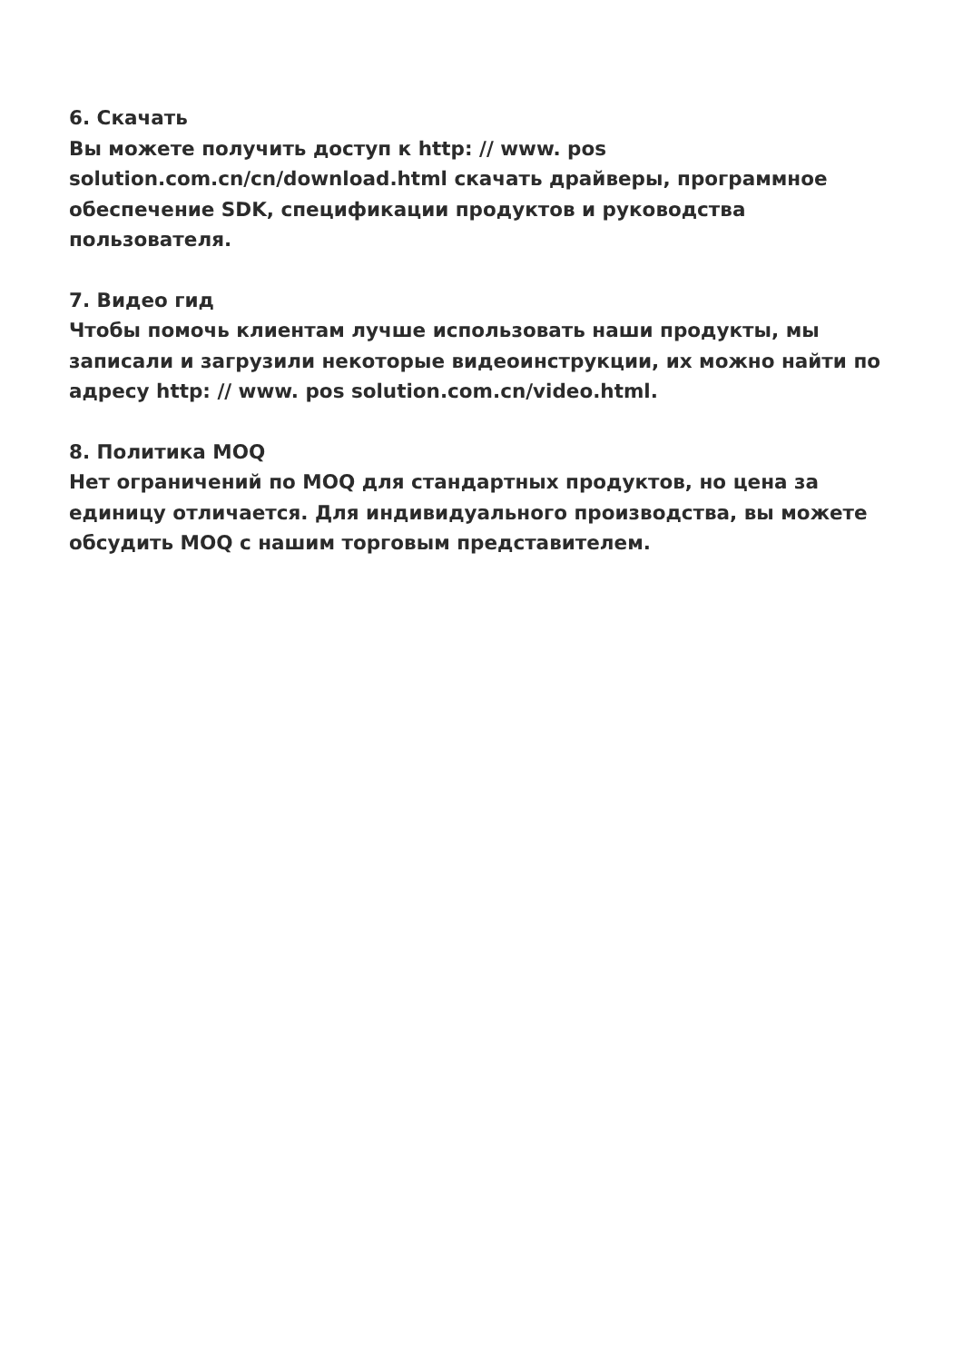6. Скачать
Вы можете получить доступ к http: // www. pos solution.com.cn/cn/download.html скачать драйверы, программное обеспечение SDK, спецификации продуктов и руководства пользователя.
7. Видео гид
Чтобы помочь клиентам лучше использовать наши продукты, мы записали и загрузили некоторые видеоинструкции, их можно найти по адресу http: // www. pos solution.com.cn/video.html.
8. Политика MOQ
Нет ограничений по MOQ для стандартных продуктов, но цена за единицу отличается. Для индивидуального производства, вы можете обсудить MOQ с нашим торговым представителем.